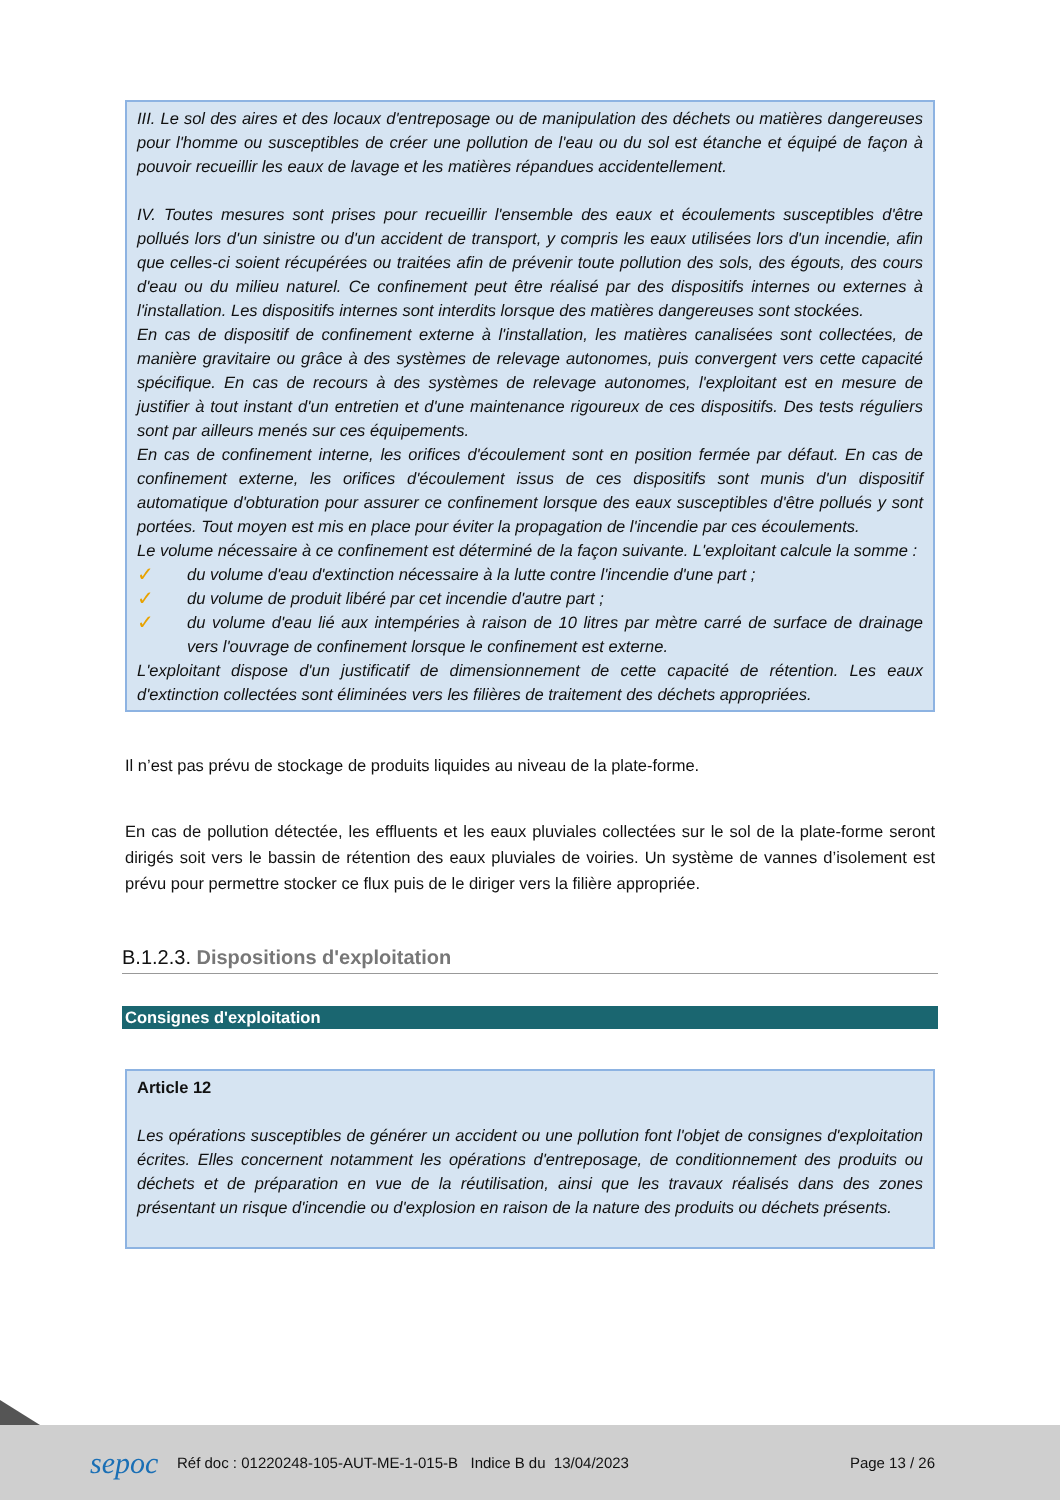III. Le sol des aires et des locaux d'entreposage ou de manipulation des déchets ou matières dangereuses pour l'homme ou susceptibles de créer une pollution de l'eau ou du sol est étanche et équipé de façon à pouvoir recueillir les eaux de lavage et les matières répandues accidentellement.
IV. Toutes mesures sont prises pour recueillir l'ensemble des eaux et écoulements susceptibles d'être pollués lors d'un sinistre ou d'un accident de transport, y compris les eaux utilisées lors d'un incendie, afin que celles-ci soient récupérées ou traitées afin de prévenir toute pollution des sols, des égouts, des cours d'eau ou du milieu naturel. Ce confinement peut être réalisé par des dispositifs internes ou externes à l'installation. Les dispositifs internes sont interdits lorsque des matières dangereuses sont stockées.
En cas de dispositif de confinement externe à l'installation, les matières canalisées sont collectées, de manière gravitaire ou grâce à des systèmes de relevage autonomes, puis convergent vers cette capacité spécifique. En cas de recours à des systèmes de relevage autonomes, l'exploitant est en mesure de justifier à tout instant d'un entretien et d'une maintenance rigoureux de ces dispositifs. Des tests réguliers sont par ailleurs menés sur ces équipements.
En cas de confinement interne, les orifices d'écoulement sont en position fermée par défaut. En cas de confinement externe, les orifices d'écoulement issus de ces dispositifs sont munis d'un dispositif automatique d'obturation pour assurer ce confinement lorsque des eaux susceptibles d'être pollués y sont portées. Tout moyen est mis en place pour éviter la propagation de l'incendie par ces écoulements.
Le volume nécessaire à ce confinement est déterminé de la façon suivante. L'exploitant calcule la somme :
✓
du volume d'eau d'extinction nécessaire à la lutte contre l'incendie d'une part ;
✓
du volume de produit libéré par cet incendie d'autre part ;
✓
du volume d'eau lié aux intempéries à raison de 10 litres par mètre carré de surface de drainage vers l'ouvrage de confinement lorsque le confinement est externe.
L'exploitant dispose d'un justificatif de dimensionnement de cette capacité de rétention. Les eaux d'extinction collectées sont éliminées vers les filières de traitement des déchets appropriées.
Il n’est pas prévu de stockage de produits liquides au niveau de la plate-forme.
En cas de pollution détectée, les effluents et les eaux pluviales collectées sur le sol de la plate-forme seront dirigés soit vers le bassin de rétention des eaux pluviales de voiries. Un système de vannes d’isolement est prévu pour permettre stocker ce flux puis de le diriger vers la filière appropriée.
B.1.2.3. Dispositions d'exploitation
Consignes d'exploitation
Article 12
Les opérations susceptibles de générer un accident ou une pollution font l'objet de consignes d'exploitation écrites. Elles concernent notamment les opérations d'entreposage, de conditionnement des produits ou déchets et de préparation en vue de la réutilisation, ainsi que les travaux réalisés dans des zones présentant un risque d'incendie ou d'explosion en raison de la nature des produits ou déchets présents.
sepoc
Réf doc : 01220248-105-AUT-ME-1-015-B Indice B du 13/04/2023
Page 13 / 26